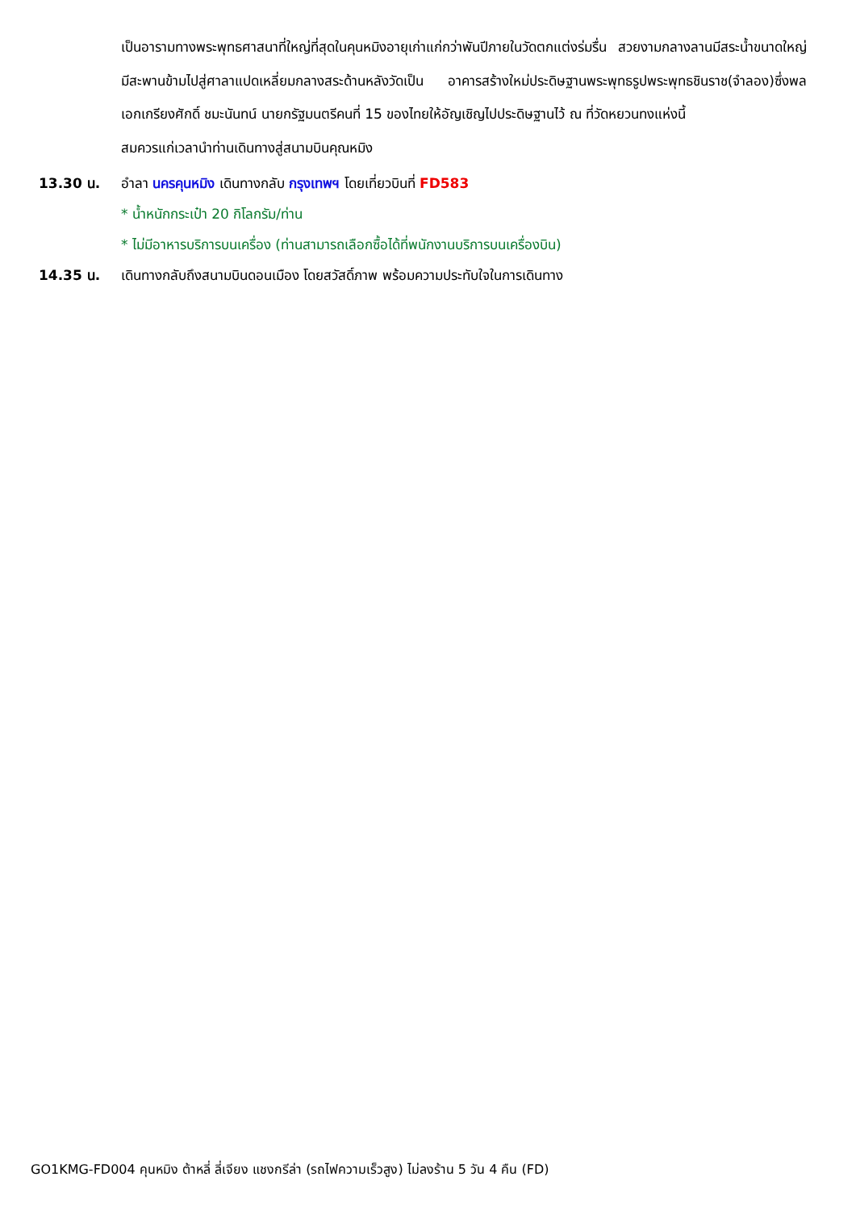เป็นอารามทางพระพุทธศาสนาที่ใหญ่ที่สุดในคุนหมิงอายุเก่าแก่กว่าพันปีภายในวัดตกแต่งร่มรื่น สวยงามกลางลานมีสระน้ำขนาดใหญ่ มีสะพานข้ามไปสู่ศาลาแปดเหลี่ยมกลางสระด้านหลังวัดเป็น อาคารสร้างใหม่ประดิษฐานพระพุทธรูปพระพุทธชินราช(จำลอง)ซึ่งพลเอกเกรียงศักดิ์ ชมะนันทน์ นายกรัฐมนตรีคนที่ 15 ของไทยให้อัญเชิญไปประดิษฐานไว้ ณ ที่วัดหยวนทงแห่งนี้
สมควรแก่เวลานำท่านเดินทางสู่สนามบินคุณหมิง
13.30 น. อำลา นครคุนหมิง เดินทางกลับ กรุงเทพฯ โดยเที่ยวบินที่ FD583
* น้ำหนักกระเป๋า 20 กิโลกรัม/ท่าน
* ไม่มีอาหารบริการบนเครื่อง (ท่านสามารถเลือกซื้อได้ที่พนักงานบริการบนเครื่องบิน)
14.35 น. เดินทางกลับถึงสนามบินดอนเมือง โดยสวัสดิ์ภาพ พร้อมความประทับใจในการเดินทาง
GO1KMG-FD004 คุนหมิง ต้าหลี่ ลี่เจียง แชงกรีล่า (รถไฟความเร็วสูง) ไม่ลงร้าน 5 วัน 4 คืน (FD)